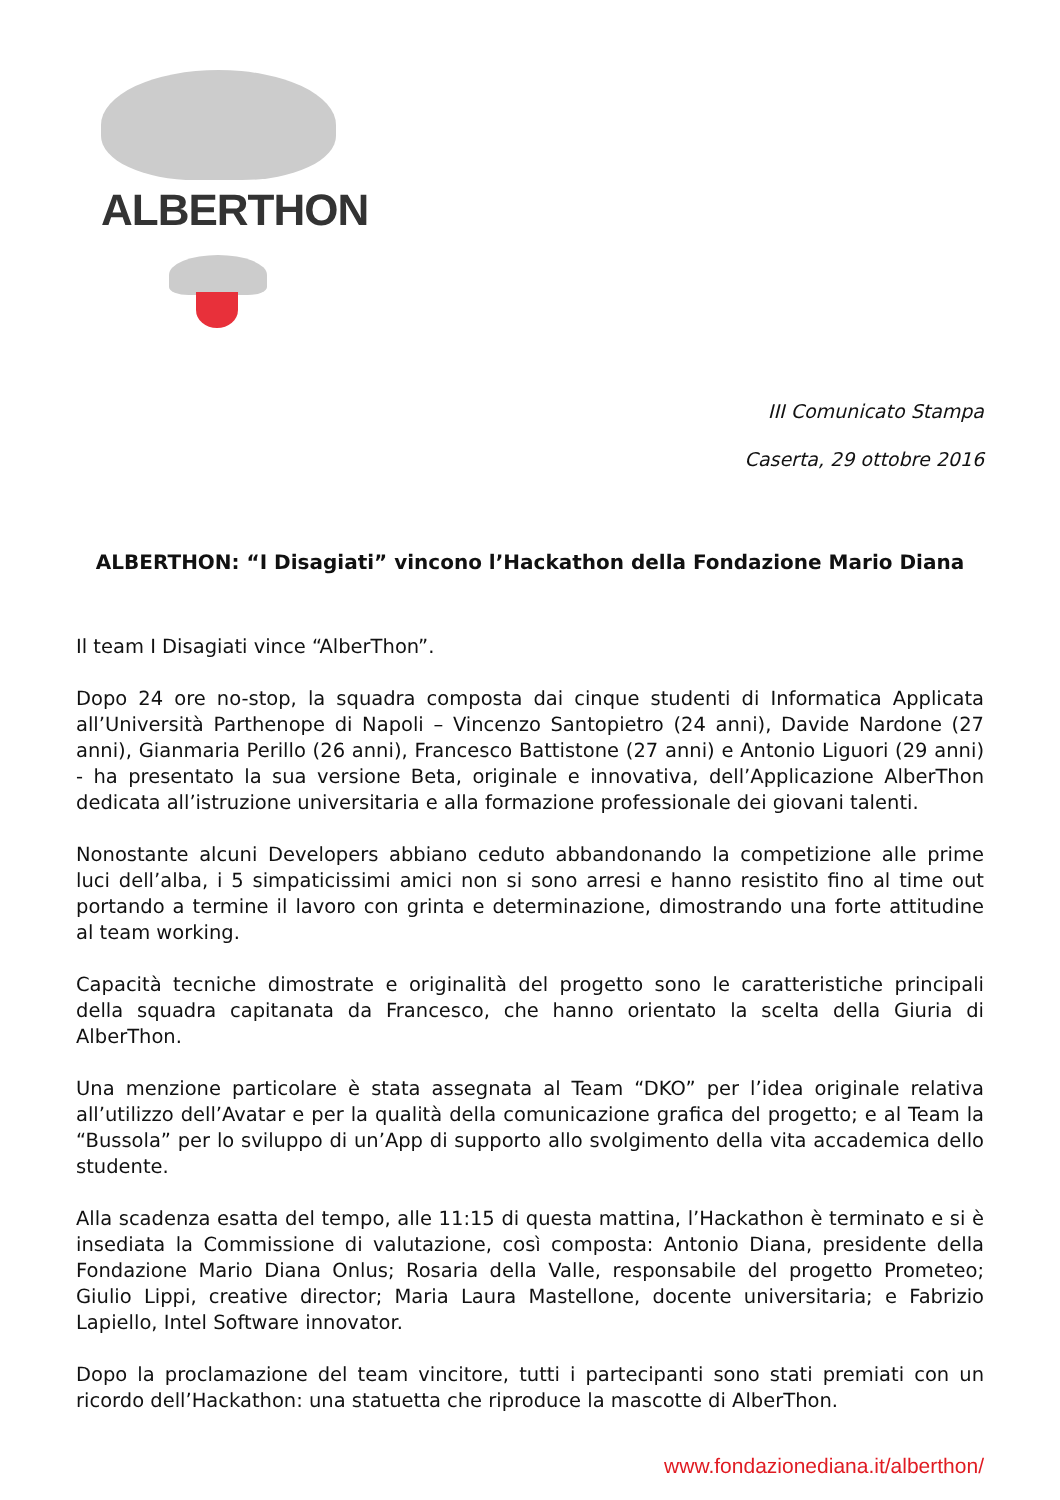ALBERTHON
III Comunicato Stampa
Caserta, 29 ottobre 2016
ALBERTHON: “I Disagiati” vincono l’Hackathon della Fondazione Mario Diana
Il team I Disagiati vince “AlberThon”.
Dopo 24 ore no-stop, la squadra composta dai cinque studenti di Informatica Applicata all’Università Parthenope di Napoli – Vincenzo Santopietro (24 anni), Davide Nardone (27 anni), Gianmaria Perillo (26 anni), Francesco Battistone (27 anni) e Antonio Liguori (29 anni) - ha presentato la sua versione Beta, originale e innovativa, dell’Applicazione AlberThon dedicata all’istruzione universitaria e alla formazione professionale dei giovani talenti.
Nonostante alcuni Developers abbiano ceduto abbandonando la competizione alle prime luci dell’alba, i 5 simpaticissimi amici non si sono arresi e hanno resistito fino al time out portando a termine il lavoro con grinta e determinazione, dimostrando una forte attitudine al team working.
Capacità tecniche dimostrate e originalità del progetto sono le caratteristiche principali della squadra capitanata da Francesco, che hanno orientato la scelta della Giuria di AlberThon.
Una menzione particolare è stata assegnata al Team “DKO” per l’idea originale relativa all’utilizzo dell’Avatar e per la qualità della comunicazione grafica del progetto; e al Team la “Bussola” per lo sviluppo di un’App di supporto allo svolgimento della vita accademica dello studente.
Alla scadenza esatta del tempo, alle 11:15 di questa mattina, l’Hackathon è terminato e si è insediata la Commissione di valutazione, così composta: Antonio Diana, presidente della Fondazione Mario Diana Onlus; Rosaria della Valle, responsabile del progetto Prometeo; Giulio Lippi, creative director; Maria Laura Mastellone, docente universitaria; e Fabrizio Lapiello, Intel Software innovator.
Dopo la proclamazione del team vincitore, tutti i partecipanti sono stati premiati con un ricordo dell’Hackathon: una statuetta che riproduce la mascotte di AlberThon.
www.fondazionediana.it/alberthon/